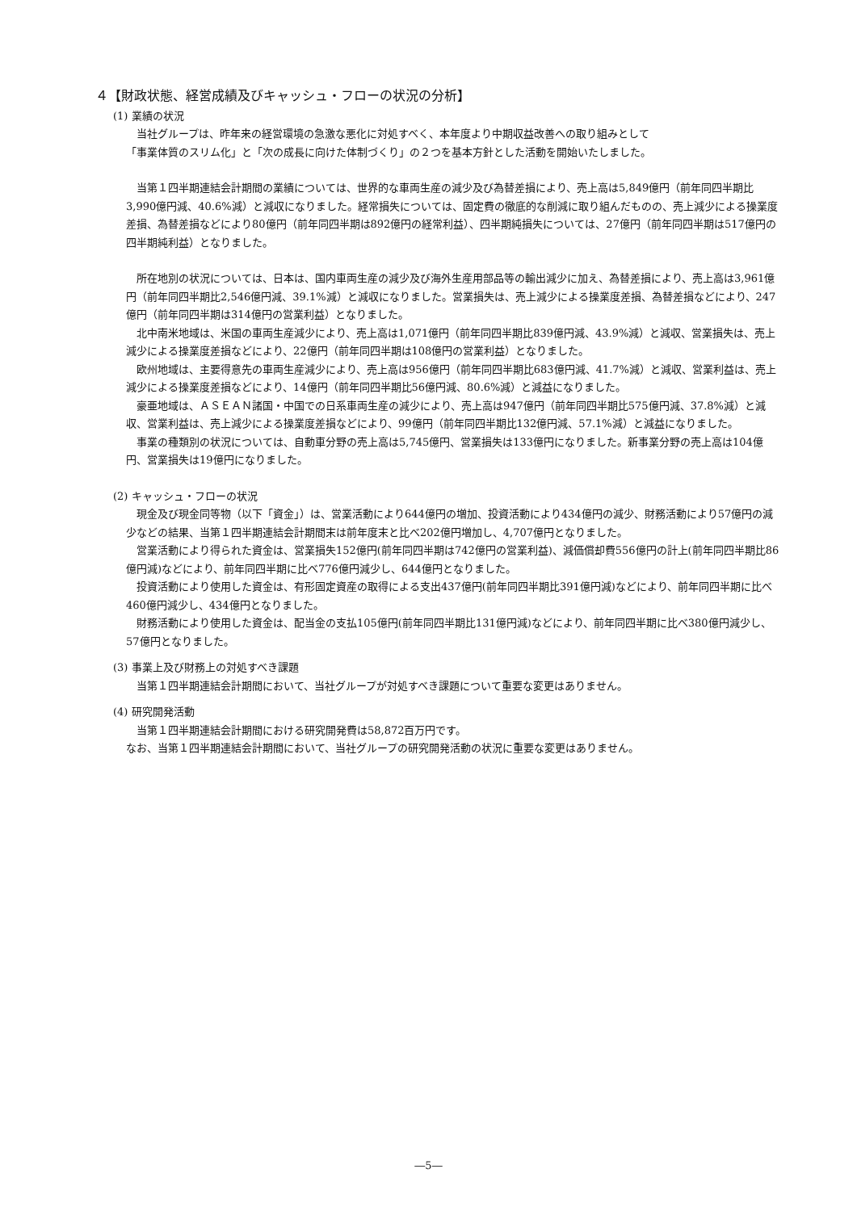４【財政状態、経営成績及びキャッシュ・フローの状況の分析】
(1) 業績の状況
当社グループは、昨年来の経営環境の急激な悪化に対処すべく、本年度より中期収益改善への取り組みとして
「事業体質のスリム化」と「次の成長に向けた体制づくり」の２つを基本方針とした活動を開始いたしました。
当第１四半期連結会計期間の業績については、世界的な車両生産の減少及び為替差損により、売上高は5,849億円（前年同四半期比3,990億円減、40.6%減）と減収になりました。経常損失については、固定費の徹底的な削減に取り組んだものの、売上減少による操業度差損、為替差損などにより80億円（前年同四半期は892億円の経常利益）、四半期純損失については、27億円（前年同四半期は517億円の四半期純利益）となりました。
所在地別の状況については、日本は、国内車両生産の減少及び海外生産用部品等の輸出減少に加え、為替差損により、売上高は3,961億円（前年同四半期比2,546億円減、39.1%減）と減収になりました。営業損失は、売上減少による操業度差損、為替差損などにより、247億円（前年同四半期は314億円の営業利益）となりました。
北中南米地域は、米国の車両生産減少により、売上高は1,071億円（前年同四半期比839億円減、43.9%減）と減収、営業損失は、売上減少による操業度差損などにより、22億円（前年同四半期は108億円の営業利益）となりました。
欧州地域は、主要得意先の車両生産減少により、売上高は956億円（前年同四半期比683億円減、41.7%減）と減収、営業利益は、売上減少による操業度差損などにより、14億円（前年同四半期比56億円減、80.6%減）と減益になりました。
豪亜地域は、ＡＳＥＡＮ諸国・中国での日系車両生産の減少により、売上高は947億円（前年同四半期比575億円減、37.8%減）と減収、営業利益は、売上減少による操業度差損などにより、99億円（前年同四半期比132億円減、57.1%減）と減益になりました。
事業の種類別の状況については、自動車分野の売上高は5,745億円、営業損失は133億円になりました。新事業分野の売上高は104億円、営業損失は19億円になりました。
(2) キャッシュ・フローの状況
現金及び現金同等物（以下「資金」）は、営業活動により644億円の増加、投資活動により434億円の減少、財務活動により57億円の減少などの結果、当第１四半期連結会計期間末は前年度末と比べ202億円増加し、4,707億円となりました。
営業活動により得られた資金は、営業損失152億円(前年同四半期は742億円の営業利益)、減価償却費556億円の計上(前年同四半期比86億円減)などにより、前年同四半期に比べ776億円減少し、644億円となりました。
投資活動により使用した資金は、有形固定資産の取得による支出437億円(前年同四半期比391億円減)などにより、前年同四半期に比べ460億円減少し、434億円となりました。
財務活動により使用した資金は、配当金の支払105億円(前年同四半期比131億円減)などにより、前年同四半期に比べ380億円減少し、57億円となりました。
(3) 事業上及び財務上の対処すべき課題
当第１四半期連結会計期間において、当社グループが対処すべき課題について重要な変更はありません。
(4) 研究開発活動
当第１四半期連結会計期間における研究開発費は58,872百万円です。
なお、当第１四半期連結会計期間において、当社グループの研究開発活動の状況に重要な変更はありません。
―5―